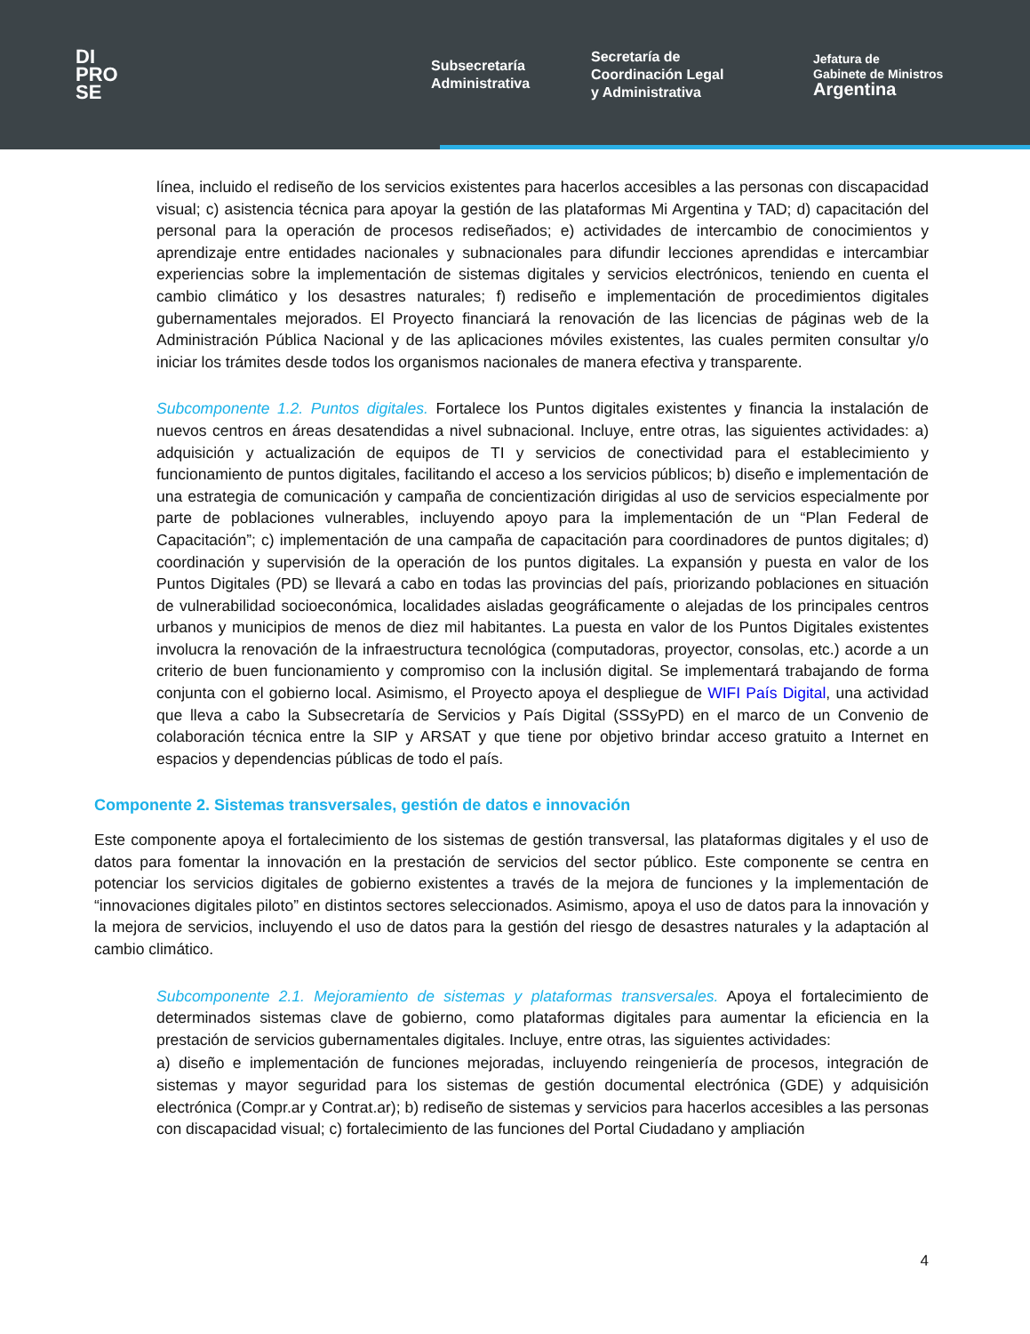DI
PRO
SE
Subsecretaría
Administrativa
Secretaría de
Coordinación Legal
y Administrativa
Jefatura de
Gabinete de Ministros
Argentina
línea, incluido el rediseño de los servicios existentes para hacerlos accesibles a las personas con discapacidad visual; c) asistencia técnica para apoyar la gestión de las plataformas Mi Argentina y TAD; d) capacitación del personal para la operación de procesos rediseñados; e) actividades de intercambio de conocimientos y aprendizaje entre entidades nacionales y subnacionales para difundir lecciones aprendidas e intercambiar experiencias sobre la implementación de sistemas digitales y servicios electrónicos, teniendo en cuenta el cambio climático y los desastres naturales; f) rediseño e implementación de procedimientos digitales gubernamentales mejorados. El Proyecto financiará la renovación de las licencias de páginas web de la Administración Pública Nacional y de las aplicaciones móviles existentes, las cuales permiten consultar y/o iniciar los trámites desde todos los organismos nacionales de manera efectiva y transparente.
Subcomponente 1.2. Puntos digitales. Fortalece los Puntos digitales existentes y financia la instalación de nuevos centros en áreas desatendidas a nivel subnacional. Incluye, entre otras, las siguientes actividades: a) adquisición y actualización de equipos de TI y servicios de conectividad para el establecimiento y funcionamiento de puntos digitales, facilitando el acceso a los servicios públicos; b) diseño e implementación de una estrategia de comunicación y campaña de concientización dirigidas al uso de servicios especialmente por parte de poblaciones vulnerables, incluyendo apoyo para la implementación de un “Plan Federal de Capacitación”; c) implementación de una campaña de capacitación para coordinadores de puntos digitales; d) coordinación y supervisión de la operación de los puntos digitales. La expansión y puesta en valor de los Puntos Digitales (PD) se llevará a cabo en todas las provincias del país, priorizando poblaciones en situación de vulnerabilidad socioeconómica, localidades aisladas geográficamente o alejadas de los principales centros urbanos y municipios de menos de diez mil habitantes. La puesta en valor de los Puntos Digitales existentes involucra la renovación de la infraestructura tecnológica (computadoras, proyector, consolas, etc.) acorde a un criterio de buen funcionamiento y compromiso con la inclusión digital. Se implementará trabajando de forma conjunta con el gobierno local. Asimismo, el Proyecto apoya el despliegue de WIFI País Digital, una actividad que lleva a cabo la Subsecretaría de Servicios y País Digital (SSSyPD) en el marco de un Convenio de colaboración técnica entre la SIP y ARSAT y que tiene por objetivo brindar acceso gratuito a Internet en espacios y dependencias públicas de todo el país.
Componente 2. Sistemas transversales, gestión de datos e innovación
Este componente apoya el fortalecimiento de los sistemas de gestión transversal, las plataformas digitales y el uso de datos para fomentar la innovación en la prestación de servicios del sector público. Este componente se centra en potenciar los servicios digitales de gobierno existentes a través de la mejora de funciones y la implementación de “innovaciones digitales piloto” en distintos sectores seleccionados. Asimismo, apoya el uso de datos para la innovación y la mejora de servicios, incluyendo el uso de datos para la gestión del riesgo de desastres naturales y la adaptación al cambio climático.
Subcomponente 2.1. Mejoramiento de sistemas y plataformas transversales. Apoya el fortalecimiento de determinados sistemas clave de gobierno, como plataformas digitales para aumentar la eficiencia en la prestación de servicios gubernamentales digitales. Incluye, entre otras, las siguientes actividades:
a) diseño e implementación de funciones mejoradas, incluyendo reingeniería de procesos, integración de sistemas y mayor seguridad para los sistemas de gestión documental electrónica (GDE) y adquisición electrónica (Compr.ar y Contrat.ar); b) rediseño de sistemas y servicios para hacerlos accesibles a las personas con discapacidad visual; c) fortalecimiento de las funciones del Portal Ciudadano y ampliación
4